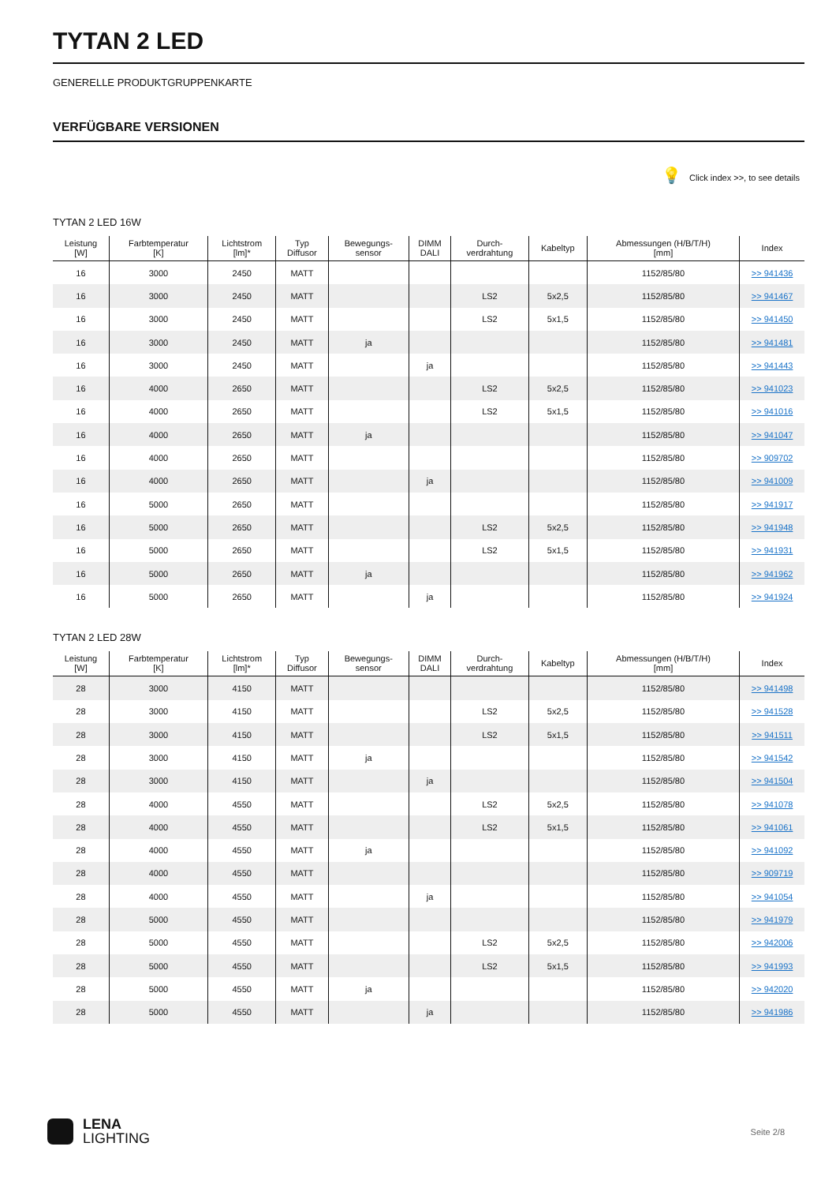TYTAN 2 LED
GENERELLE PRODUKTGRUPPENKARTE
VERFÜGBARE VERSIONEN
💡 Click index >>, to see details
TYTAN 2 LED 16W
| Leistung [W] | Farbtemperatur [K] | Lichtstrom [lm]* | Typ Diffusor | Bewegungs- sensor | DIMM DALI | Durch- verdrahtung | Kabeltyp | Abmessungen (H/B/T/H) [mm] | Index |
| --- | --- | --- | --- | --- | --- | --- | --- | --- | --- |
| 16 | 3000 | 2450 | MATT | | | | | 1152/85/80 | >> 941436 |
| 16 | 3000 | 2450 | MATT | | | LS2 | 5x2,5 | 1152/85/80 | >> 941467 |
| 16 | 3000 | 2450 | MATT | | | LS2 | 5x1,5 | 1152/85/80 | >> 941450 |
| 16 | 3000 | 2450 | MATT | ja | | | | 1152/85/80 | >> 941481 |
| 16 | 3000 | 2450 | MATT | | ja | | | 1152/85/80 | >> 941443 |
| 16 | 4000 | 2650 | MATT | | | LS2 | 5x2,5 | 1152/85/80 | >> 941023 |
| 16 | 4000 | 2650 | MATT | | | LS2 | 5x1,5 | 1152/85/80 | >> 941016 |
| 16 | 4000 | 2650 | MATT | ja | | | | 1152/85/80 | >> 941047 |
| 16 | 4000 | 2650 | MATT | | | | | 1152/85/80 | >> 909702 |
| 16 | 4000 | 2650 | MATT | | ja | | | 1152/85/80 | >> 941009 |
| 16 | 5000 | 2650 | MATT | | | | | 1152/85/80 | >> 941917 |
| 16 | 5000 | 2650 | MATT | | | LS2 | 5x2,5 | 1152/85/80 | >> 941948 |
| 16 | 5000 | 2650 | MATT | | | LS2 | 5x1,5 | 1152/85/80 | >> 941931 |
| 16 | 5000 | 2650 | MATT | ja | | | | 1152/85/80 | >> 941962 |
| 16 | 5000 | 2650 | MATT | | ja | | | 1152/85/80 | >> 941924 |
TYTAN 2 LED 28W
| Leistung [W] | Farbtemperatur [K] | Lichtstrom [lm]* | Typ Diffusor | Bewegungs- sensor | DIMM DALI | Durch- verdrahtung | Kabeltyp | Abmessungen (H/B/T/H) [mm] | Index |
| --- | --- | --- | --- | --- | --- | --- | --- | --- | --- |
| 28 | 3000 | 4150 | MATT | | | | | 1152/85/80 | >> 941498 |
| 28 | 3000 | 4150 | MATT | | | LS2 | 5x2,5 | 1152/85/80 | >> 941528 |
| 28 | 3000 | 4150 | MATT | | | LS2 | 5x1,5 | 1152/85/80 | >> 941511 |
| 28 | 3000 | 4150 | MATT | ja | | | | 1152/85/80 | >> 941542 |
| 28 | 3000 | 4150 | MATT | | ja | | | 1152/85/80 | >> 941504 |
| 28 | 4000 | 4550 | MATT | | | LS2 | 5x2,5 | 1152/85/80 | >> 941078 |
| 28 | 4000 | 4550 | MATT | | | LS2 | 5x1,5 | 1152/85/80 | >> 941061 |
| 28 | 4000 | 4550 | MATT | ja | | | | 1152/85/80 | >> 941092 |
| 28 | 4000 | 4550 | MATT | | | | | 1152/85/80 | >> 909719 |
| 28 | 4000 | 4550 | MATT | | ja | | | 1152/85/80 | >> 941054 |
| 28 | 5000 | 4550 | MATT | | | | | 1152/85/80 | >> 941979 |
| 28 | 5000 | 4550 | MATT | | | LS2 | 5x2,5 | 1152/85/80 | >> 942006 |
| 28 | 5000 | 4550 | MATT | | | LS2 | 5x1,5 | 1152/85/80 | >> 941993 |
| 28 | 5000 | 4550 | MATT | ja | | | | 1152/85/80 | >> 942020 |
| 28 | 5000 | 4550 | MATT | | ja | | | 1152/85/80 | >> 941986 |
LENA
LIGHTING
Seite 2/8